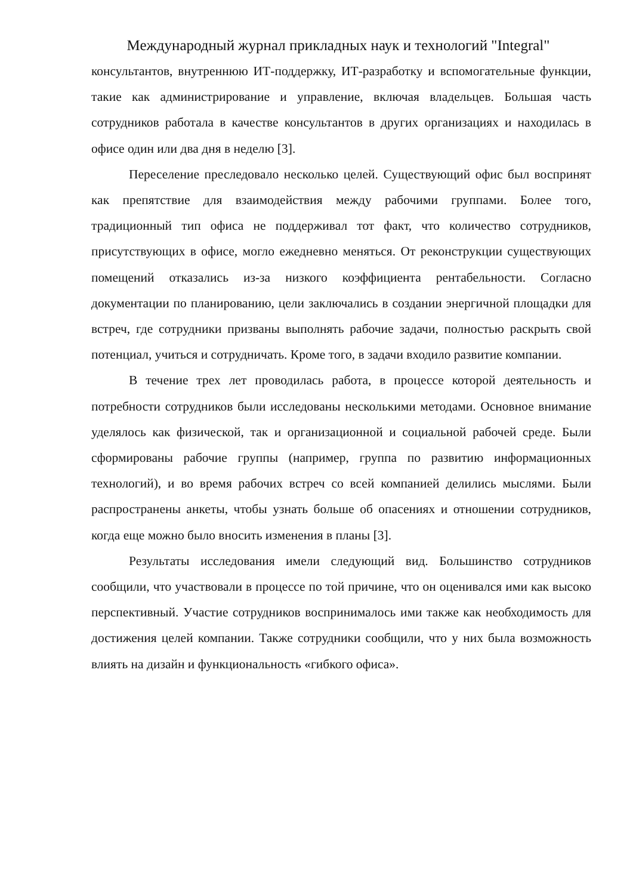Международный журнал прикладных наук и технологий "Integral"
консультантов, внутреннюю ИТ-поддержку, ИТ-разработку и вспомогательные функции, такие как администрирование и управление, включая владельцев. Большая часть сотрудников работала в качестве консультантов в других организациях и находилась в офисе один или два дня в неделю [3].
Переселение преследовало несколько целей. Существующий офис был воспринят как препятствие для взаимодействия между рабочими группами. Более того, традиционный тип офиса не поддерживал тот факт, что количество сотрудников, присутствующих в офисе, могло ежедневно меняться. От реконструкции существующих помещений отказались из-за низкого коэффициента рентабельности. Согласно документации по планированию, цели заключались в создании энергичной площадки для встреч, где сотрудники призваны выполнять рабочие задачи, полностью раскрыть свой потенциал, учиться и сотрудничать. Кроме того, в задачи входило развитие компании.
В течение трех лет проводилась работа, в процессе которой деятельность и потребности сотрудников были исследованы несколькими методами. Основное внимание уделялось как физической, так и организационной и социальной рабочей среде. Были сформированы рабочие группы (например, группа по развитию информационных технологий), и во время рабочих встреч со всей компанией делились мыслями. Были распространены анкеты, чтобы узнать больше об опасениях и отношении сотрудников, когда еще можно было вносить изменения в планы [3].
Результаты исследования имели следующий вид. Большинство сотрудников сообщили, что участвовали в процессе по той причине, что он оценивался ими как высоко перспективный. Участие сотрудников воспринималось ими также как необходимость для достижения целей компании. Также сотрудники сообщили, что у них была возможность влиять на дизайн и функциональность «гибкого офиса».